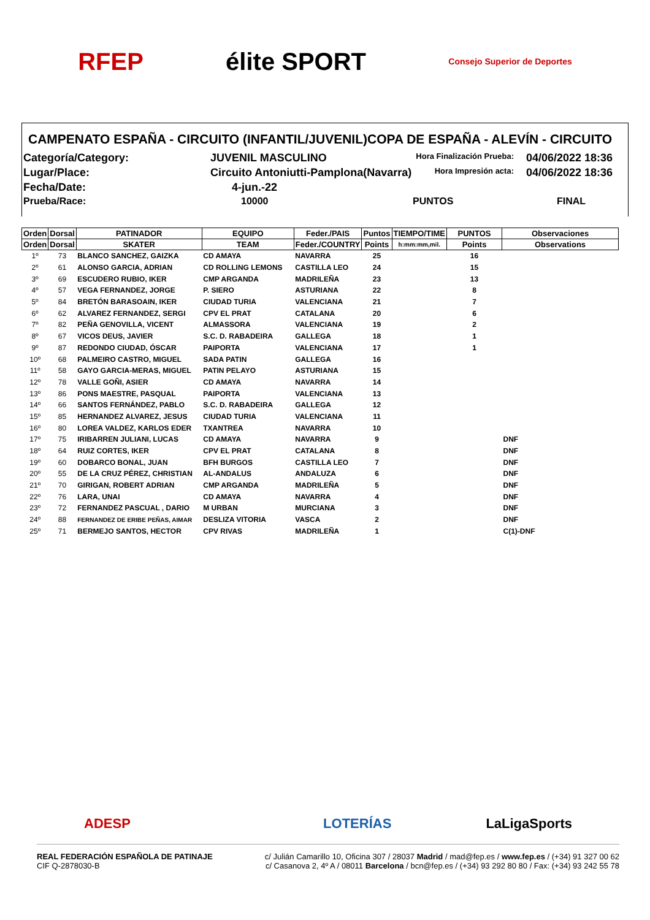RFEP élite SPORT
Consejo Superior de Deportes
CAMPENATO ESPAÑA - CIRCUITO (INFANTIL/JUVENIL)COPA DE ESPAÑA - ALEVÍN - CIRCUITO
Categoría/Category:
JUVENIL MASCULINO
Hora Finalización Prueba:
04/06/2022 18:36
Lugar/Place:
Circuito Antoniutti-Pamplona(Navarra)
Hora Impresión acta:
04/06/2022 18:36
Fecha/Date:
4-jun.-22
Prueba/Race:
10000
PUNTOS
FINAL
| Orden | Dorsal | PATINADOR | EQUIPO | Feder./PAIS | Puntos | TIEMPO/TIME | PUNTOS | Observaciones |
| --- | --- | --- | --- | --- | --- | --- | --- | --- |
| Orden | Dorsal | SKATER | TEAM | Feder./COUNTRY | Points | h:mm:mm,mil. | Points | Observations |
| 1º | 73 | BLANCO SANCHEZ, GAIZKA | CD AMAYA | NAVARRA | 25 | | 16 | |
| 2º | 61 | ALONSO GARCIA, ADRIAN | CD ROLLING LEMONS | CASTILLA LEO | 24 | | 15 | |
| 3º | 69 | ESCUDERO RUBIO, IKER | CMP ARGANDA | MADRILEÑA | 23 | | 13 | |
| 4º | 57 | VEGA FERNANDEZ, JORGE | P. SIERO | ASTURIANA | 22 | | 8 | |
| 5º | 84 | BRETÓN BARASOAIN, IKER | CIUDAD TURIA | VALENCIANA | 21 | | 7 | |
| 6º | 62 | ALVAREZ FERNANDEZ, SERGI | CPV EL PRAT | CATALANA | 20 | | 6 | |
| 7º | 82 | PEÑA GENOVILLA, VICENT | ALMASSORA | VALENCIANA | 19 | | 2 | |
| 8º | 67 | VICOS DEUS, JAVIER | S.C. D. RABADEIRA | GALLEGA | 18 | | 1 | |
| 9º | 87 | REDONDO CIUDAD, ÓSCAR | PAIPORTA | VALENCIANA | 17 | | 1 | |
| 10º | 68 | PALMEIRO CASTRO, MIGUEL | SADA PATIN | GALLEGA | 16 | | | |
| 11º | 58 | GAYO GARCIA-MERAS, MIGUEL | PATIN PELAYO | ASTURIANA | 15 | | | |
| 12º | 78 | VALLE GOÑI, ASIER | CD AMAYA | NAVARRA | 14 | | | |
| 13º | 86 | PONS MAESTRE, PASQUAL | PAIPORTA | VALENCIANA | 13 | | | |
| 14º | 66 | SANTOS FERNÁNDEZ, PABLO | S.C. D. RABADEIRA | GALLEGA | 12 | | | |
| 15º | 85 | HERNANDEZ ALVAREZ, JESUS | CIUDAD TURIA | VALENCIANA | 11 | | | |
| 16º | 80 | LOREA VALDEZ, KARLOS EDER | TXANTREA | NAVARRA | 10 | | | |
| 17º | 75 | IRIBARREN JULIANI, LUCAS | CD AMAYA | NAVARRA | 9 | | | DNF |
| 18º | 64 | RUIZ CORTES, IKER | CPV EL PRAT | CATALANA | 8 | | | DNF |
| 19º | 60 | DOBARCO BONAL, JUAN | BFH BURGOS | CASTILLA LEO | 7 | | | DNF |
| 20º | 55 | DE LA CRUZ PÉREZ, CHRISTIAN | AL-ANDALUS | ANDALUZA | 6 | | | DNF |
| 21º | 70 | GIRIGAN, ROBERT ADRIAN | CMP ARGANDA | MADRILEÑA | 5 | | | DNF |
| 22º | 76 | LARA, UNAI | CD AMAYA | NAVARRA | 4 | | | DNF |
| 23º | 72 | FERNANDEZ PASCUAL , DARIO | M URBAN | MURCIANA | 3 | | | DNF |
| 24º | 88 | FERNANDEZ DE ERIBE PEÑAS, AIMAR | DESLIZA VITORIA | VASCA | 2 | | | DNF |
| 25º | 71 | BERMEJO SANTOS, HECTOR | CPV RIVAS | MADRILEÑA | 1 | | | C(1)-DNF |
ADESP LOTERÍAS LaLigaSports
REAL FEDERACIÓN ESPAÑOLA DE PATINAJE
CIF Q-2878030-B
c/ Julián Camarillo 10, Oficina 307 / 28037 Madrid / mad@fep.es / www.fep.es / (+34) 91 327 00 62
c/ Casanova 2, 4º A / 08011 Barcelona / bcn@fep.es / (+34) 93 292 80 80 / Fax: (+34) 93 242 55 78